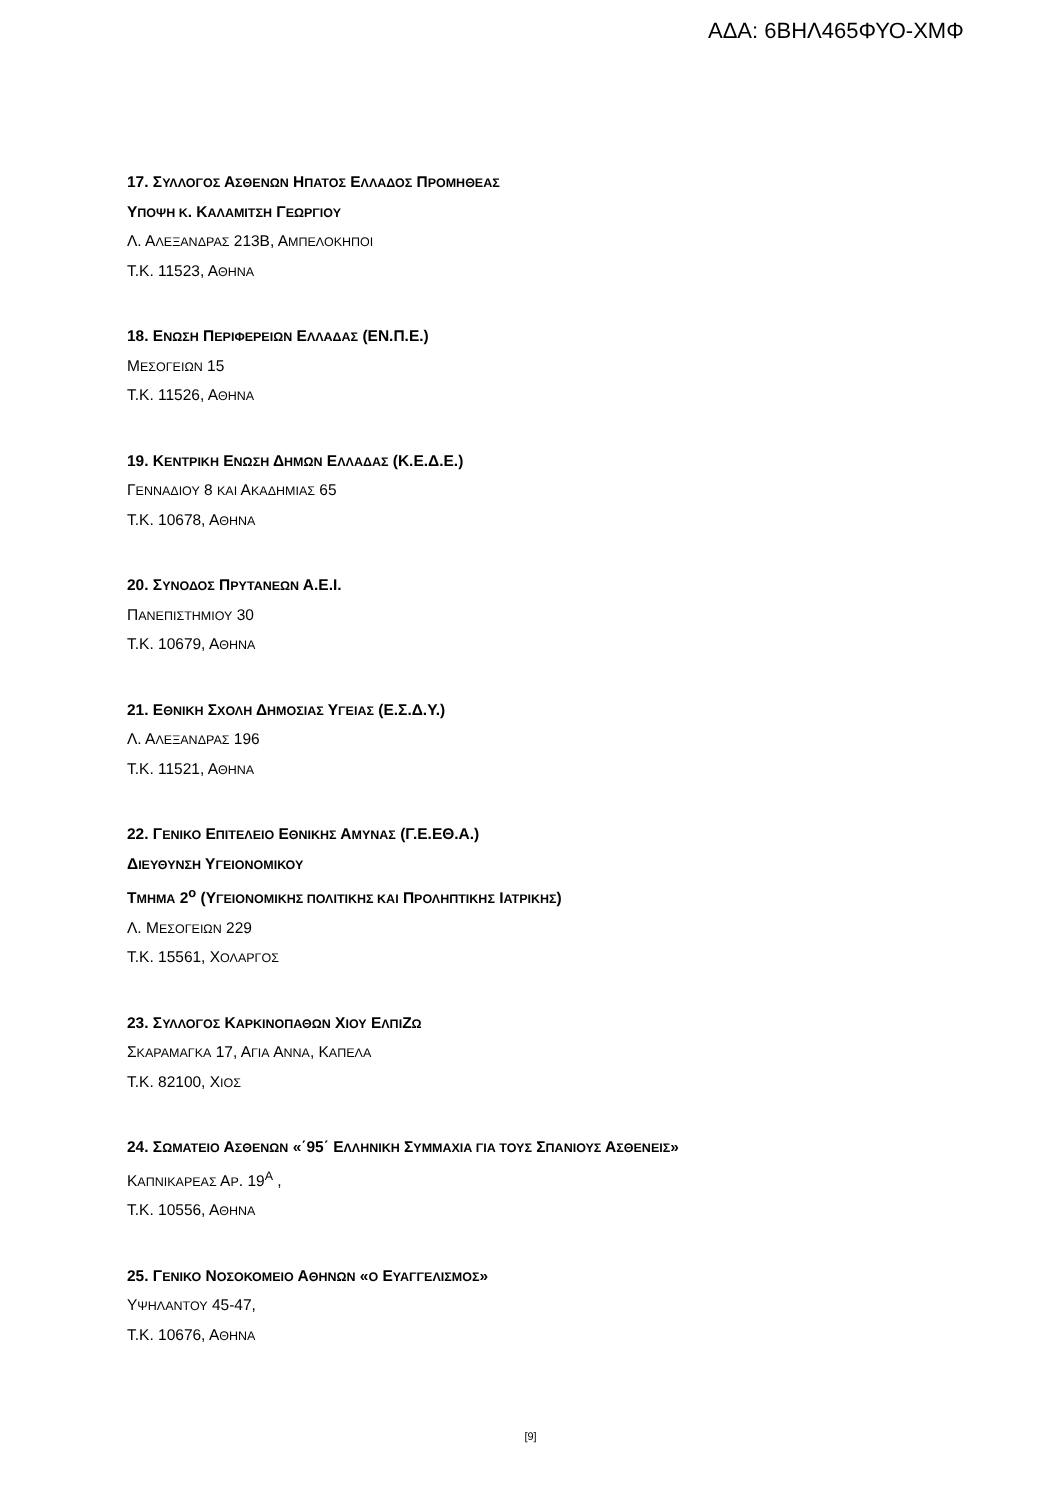ΑΔΑ: 6ΒΗΛ465ΦΥΟ-ΧΜΦ
17. ΣΥΛΛΟΓΟΣ ΑΣΘΕΝΩΝ ΗΠΑΤΟΣ ΕΛΛΑΔΟΣ ΠΡΟΜΗΘΕΑΣ
ΥΠΟΨΗ Κ. ΚΑΛΑΜΙΤΣΗ ΓΕΩΡΓΙΟΥ
Λ. ΑΛΕΞΑΝΔΡΑΣ 213Β, ΑΜΠΕΛΟΚΗΠΟΙ
Τ.Κ. 11523, ΑΘΗΝΑ
18. ΕΝΩΣΗ ΠΕΡΙΦΕΡΕΙΩΝ ΕΛΛΑΔΑΣ (ΕΝ.Π.Ε.)
ΜΕΣΟΓΕΙΩΝ 15
Τ.Κ. 11526, ΑΘΗΝΑ
19. ΚΕΝΤΡΙΚΗ ΕΝΩΣΗ ΔΗΜΩΝ ΕΛΛΑΔΑΣ (Κ.Ε.Δ.Ε.)
ΓΕΝΝΑΔΙΟΥ 8 ΚΑΙ ΑΚΑΔΗΜΙΑΣ 65
Τ.Κ. 10678, ΑΘΗΝΑ
20. ΣΥΝΟΔΟΣ ΠΡΥΤΑΝΕΩΝ Α.Ε.Ι.
ΠΑΝΕΠΙΣΤΗΜΙΟΥ 30
Τ.Κ. 10679, ΑΘΗΝΑ
21. ΕΘΝΙΚΗ ΣΧΟΛΗ ΔΗΜΟΣΙΑΣ ΥΓΕΙΑΣ (Ε.Σ.Δ.Υ.)
Λ. ΑΛΕΞΑΝΔΡΑΣ 196
Τ.Κ. 11521, ΑΘΗΝΑ
22. ΓΕΝΙΚΟ ΕΠΙΤΕΛΕΙΟ ΕΘΝΙΚΗΣ ΑΜΥΝΑΣ (Γ.Ε.ΕΘ.Α.)
ΔΙΕΥΘΥΝΣΗ ΥΓΕΙΟΝΟΜΙΚΟΥ
ΤΜΗΜΑ 2<sup>ο</sup> (ΥΓΕΙΟΝΟΜΙΚΗΣ ΠΟΛΙΤΙΚΗΣ ΚΑΙ ΠΡΟΛΗΠΤΙΚΗΣ ΙΑΤΡΙΚΗΣ)
Λ. ΜΕΣΟΓΕΙΩΝ 229
Τ.Κ. 15561, ΧΟΛΑΡΓΟΣ
23. ΣΥΛΛΟΓΟΣ ΚΑΡΚΙΝΟΠΑΘΩΝ ΧΙΟΥ ΕΛΠΙΖΩ
ΣΚΑΡΑΜΑΓΚΑ 17, ΑΓΙΑ ΑΝΝΑ, ΚΑΠΕΛΑ
Τ.Κ. 82100, ΧΙΟΣ
24. ΣΩΜΑΤΕΙΟ ΑΣΘΕΝΩΝ «΄95΄ ΕΛΛΗΝΙΚΗ ΣΥΜΜΑΧΙΑ ΓΙΑ ΤΟΥΣ ΣΠΑΝΙΟΥΣ ΑΣΘΕΝΕΙΣ»
ΚΑΠΝΙΚΑΡΕΑΣ ΑΡ. 19<sup>Α</sup> ,
Τ.Κ. 10556, ΑΘΗΝΑ
25. ΓΕΝΙΚΟ ΝΟΣΟΚΟΜΕΙΟ ΑΘΗΝΩΝ «Ο ΕΥΑΓΓΕΛΙΣΜΟΣ»
ΥΨΗΛΑΝΤΟΥ 45-47,
Τ.Κ. 10676, ΑΘΗΝΑ
[9]